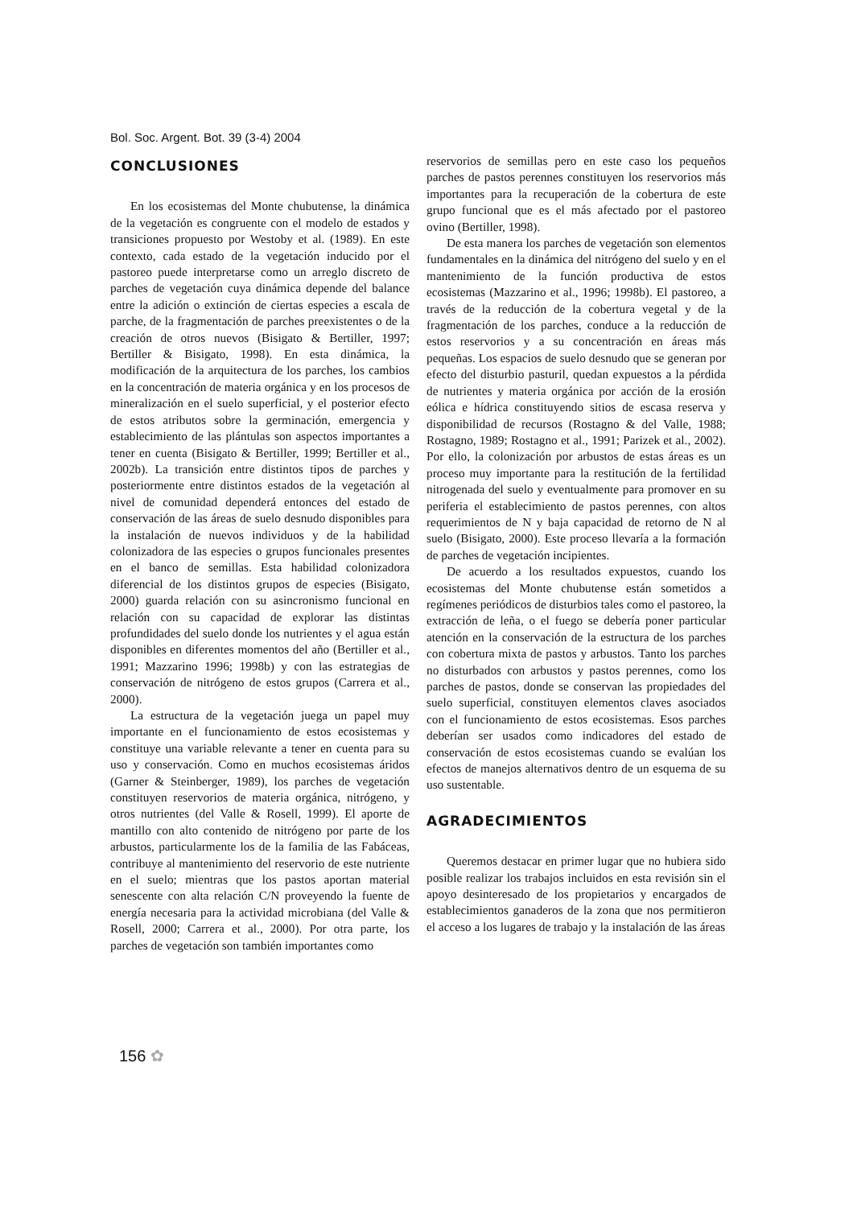Bol. Soc. Argent. Bot. 39 (3-4) 2004
CONCLUSIONES
En los ecosistemas del Monte chubutense, la dinámica de la vegetación es congruente con el modelo de estados y transiciones propuesto por Westoby et al. (1989). En este contexto, cada estado de la vegetación inducido por el pastoreo puede interpretarse como un arreglo discreto de parches de vegetación cuya dinámica depende del balance entre la adición o extinción de ciertas especies a escala de parche, de la fragmentación de parches preexistentes o de la creación de otros nuevos (Bisigato & Bertiller, 1997; Bertiller & Bisigato, 1998). En esta dinámica, la modificación de la arquitectura de los parches, los cambios en la concentración de materia orgánica y en los procesos de mineralización en el suelo superficial, y el posterior efecto de estos atributos sobre la germinación, emergencia y establecimiento de las plántulas son aspectos importantes a tener en cuenta (Bisigato & Bertiller, 1999; Bertiller et al., 2002b). La transición entre distintos tipos de parches y posteriormente entre distintos estados de la vegetación al nivel de comunidad dependerá entonces del estado de conservación de las áreas de suelo desnudo disponibles para la instalación de nuevos individuos y de la habilidad colonizadora de las especies o grupos funcionales presentes en el banco de semillas. Esta habilidad colonizadora diferencial de los distintos grupos de especies (Bisigato, 2000) guarda relación con su asincronismo funcional en relación con su capacidad de explorar las distintas profundidades del suelo donde los nutrientes y el agua están disponibles en diferentes momentos del año (Bertiller et al., 1991; Mazzarino 1996; 1998b) y con las estrategias de conservación de nitrógeno de estos grupos (Carrera et al., 2000).
La estructura de la vegetación juega un papel muy importante en el funcionamiento de estos ecosistemas y constituye una variable relevante a tener en cuenta para su uso y conservación. Como en muchos ecosistemas áridos (Garner & Steinberger, 1989), los parches de vegetación constituyen reservorios de materia orgánica, nitrógeno, y otros nutrientes (del Valle & Rosell, 1999). El aporte de mantillo con alto contenido de nitrógeno por parte de los arbustos, particularmente los de la familia de las Fabáceas, contribuye al mantenimiento del reservorio de este nutriente en el suelo; mientras que los pastos aportan material senescente con alta relación C/N proveyendo la fuente de energía necesaria para la actividad microbiana (del Valle & Rosell, 2000; Carrera et al., 2000). Por otra parte, los parches de vegetación son también importantes como
reservorios de semillas pero en este caso los pequeños parches de pastos perennes constituyen los reservorios más importantes para la recuperación de la cobertura de este grupo funcional que es el más afectado por el pastoreo ovino (Bertiller, 1998).
De esta manera los parches de vegetación son elementos fundamentales en la dinámica del nitrógeno del suelo y en el mantenimiento de la función productiva de estos ecosistemas (Mazzarino et al., 1996; 1998b). El pastoreo, a través de la reducción de la cobertura vegetal y de la fragmentación de los parches, conduce a la reducción de estos reservorios y a su concentración en áreas más pequeñas. Los espacios de suelo desnudo que se generan por efecto del disturbio pasturil, quedan expuestos a la pérdida de nutrientes y materia orgánica por acción de la erosión eólica e hídrica constituyendo sitios de escasa reserva y disponibilidad de recursos (Rostagno & del Valle, 1988; Rostagno, 1989; Rostagno et al., 1991; Parizek et al., 2002). Por ello, la colonización por arbustos de estas áreas es un proceso muy importante para la restitución de la fertilidad nitrogenada del suelo y eventualmente para promover en su periferia el establecimiento de pastos perennes, con altos requerimientos de N y baja capacidad de retorno de N al suelo (Bisigato, 2000). Este proceso llevaría a la formación de parches de vegetación incipientes.
De acuerdo a los resultados expuestos, cuando los ecosistemas del Monte chubutense están sometidos a regímenes periódicos de disturbios tales como el pastoreo, la extracción de leña, o el fuego se debería poner particular atención en la conservación de la estructura de los parches con cobertura mixta de pastos y arbustos. Tanto los parches no disturbados con arbustos y pastos perennes, como los parches de pastos, donde se conservan las propiedades del suelo superficial, constituyen elementos claves asociados con el funcionamiento de estos ecosistemas. Esos parches deberían ser usados como indicadores del estado de conservación de estos ecosistemas cuando se evalúan los efectos de manejos alternativos dentro de un esquema de su uso sustentable.
AGRADECIMIENTOS
Queremos destacar en primer lugar que no hubiera sido posible realizar los trabajos incluidos en esta revisión sin el apoyo desinteresado de los propietarios y encargados de establecimientos ganaderos de la zona que nos permitieron el acceso a los lugares de trabajo y la instalación de las áreas
156 ✿